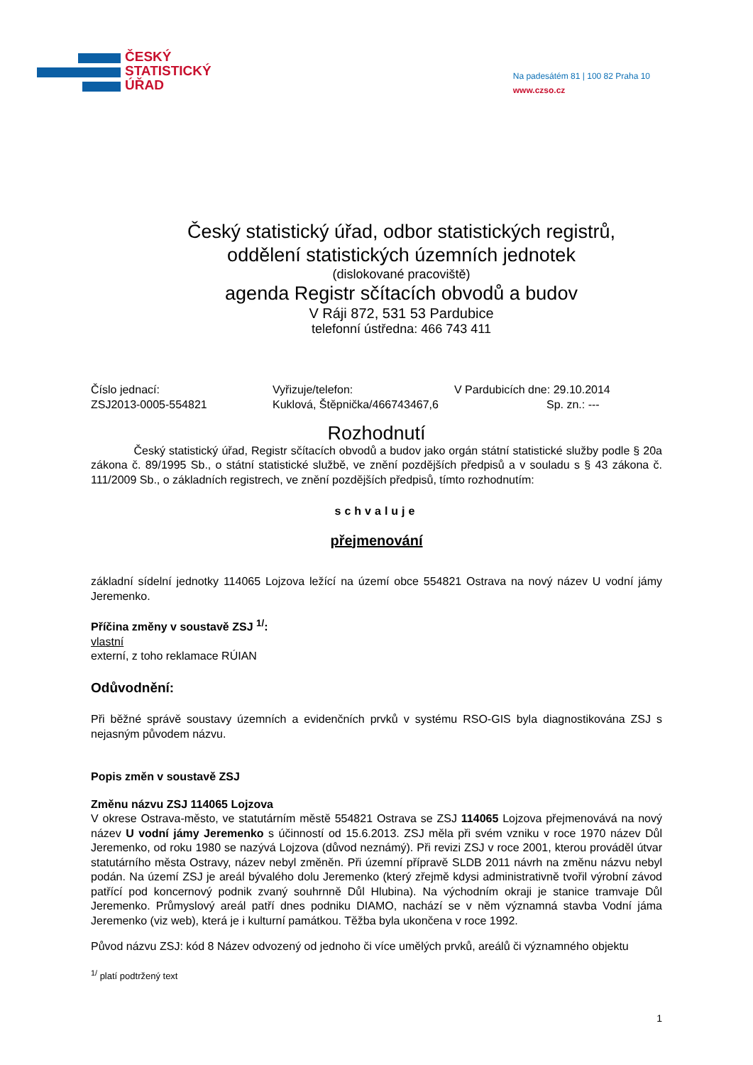ČESKÝ
STATISTICKÝ
ÚŘAD
Na padesátém 81 | 100 82 Praha 10
www.czso.cz
Český statistický úřad, odbor statistických registrů,
oddělení statistických územních jednotek
(dislokované pracoviště)
agenda Registr sčítacích obvodů a budov
V Ráji 872, 531 53 Pardubice
telefonní ústředna: 466 743 411
Číslo jednací:
ZSJ2013-0005-554821
Vyřizuje/telefon:
Kuklová, Štěpnička/466743467,6
V Pardubicích dne: 29.10.2014
Sp. zn.: ---
Rozhodnutí
Český statistický úřad, Registr sčítacích obvodů a budov jako orgán státní statistické služby podle § 20a zákona č. 89/1995 Sb., o státní statistické službě, ve znění pozdějších předpisů a v souladu s § 43 zákona č. 111/2009 Sb., o základních registrech, ve znění pozdějších předpisů, tímto rozhodnutím:
schvaluje
přejmenování
základní sídelní jednotky 114065 Lojzova ležící na území obce 554821 Ostrava na nový název U vodní jámy Jeremenko.
Příčina změny v soustavě ZSJ <sup>1/</sup>:
vlastní
externí, z toho reklamace RÚIAN
Odůvodnění:
Při běžné správě soustavy územních a evidenčních prvků v systému RSO-GIS byla diagnostikována ZSJ s nejasným původem názvu.
Popis změn v soustavě ZSJ
Změnu názvu ZSJ 114065 Lojzova
V okrese Ostrava-město, ve statutárním městě 554821 Ostrava se ZSJ 114065 Lojzova přejmenovává na nový název U vodní jámy Jeremenko s účinností od 15.6.2013. ZSJ měla při svém vzniku v roce 1970 název Důl Jeremenko, od roku 1980 se nazývá Lojzova (důvod neznámý). Při revizi ZSJ v roce 2001, kterou prováděl útvar statutárního města Ostravy, název nebyl změněn. Při územní přípravě SLDB 2011 návrh na změnu názvu nebyl podán. Na území ZSJ je areál bývalého dolu Jeremenko (který zřejmě kdysi administrativně tvořil výrobní závod patřící pod koncernový podnik zvaný souhrnně Důl Hlubina). Na východním okraji je stanice tramvaje Důl Jeremenko. Průmyslový areál patří dnes podniku DIAMO, nachází se v něm významná stavba Vodní jáma Jeremenko (viz web), která je i kulturní památkou. Těžba byla ukončena v roce 1992.
Původ názvu ZSJ: kód 8 Název odvozený od jednoho či více umělých prvků, areálů či významného objektu
<sup>1/</sup> platí podtržený text
1